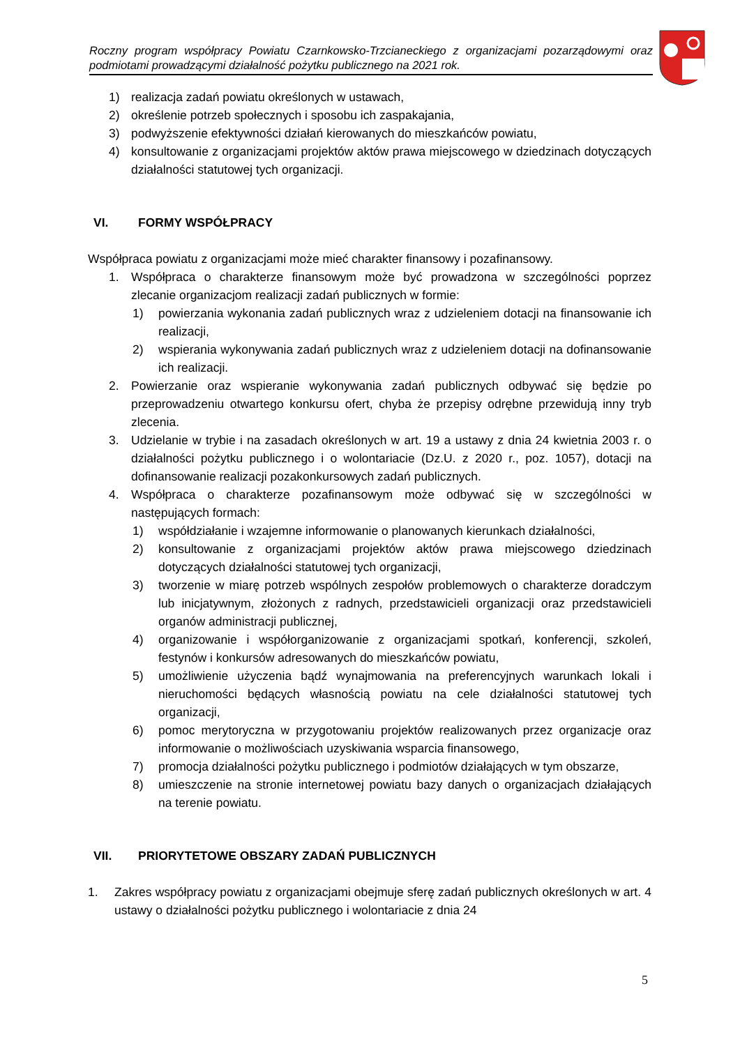Roczny program współpracy Powiatu Czarnkowsko-Trzcianeckiego z organizacjami pozarządowymi oraz podmiotami prowadzącymi działalność pożytku publicznego na 2021 rok.
1) realizacja zadań powiatu określonych w ustawach,
2) określenie potrzeb społecznych i sposobu ich zaspakajania,
3) podwyższenie efektywności działań kierowanych do mieszkańców powiatu,
4) konsultowanie z organizacjami projektów aktów prawa miejscowego w dziedzinach dotyczących działalności statutowej tych organizacji.
VI. FORMY WSPÓŁPRACY
Współpraca powiatu z organizacjami może mieć charakter finansowy i pozafinansowy.
1. Współpraca o charakterze finansowym może być prowadzona w szczególności poprzez zlecanie organizacjom realizacji zadań publicznych w formie:
1) powierzania wykonania zadań publicznych wraz z udzieleniem dotacji na finansowanie ich realizacji,
2) wspierania wykonywania zadań publicznych wraz z udzieleniem dotacji na dofinansowanie ich realizacji.
2. Powierzanie oraz wspieranie wykonywania zadań publicznych odbywać się będzie po przeprowadzeniu otwartego konkursu ofert, chyba że przepisy odrębne przewidują inny tryb zlecenia.
3. Udzielanie w trybie i na zasadach określonych w art. 19 a ustawy z dnia 24 kwietnia 2003 r. o działalności pożytku publicznego i o wolontariacie (Dz.U. z 2020 r., poz. 1057), dotacji na dofinansowanie realizacji pozakonkursowych zadań publicznych.
4. Współpraca o charakterze pozafinansowym może odbywać się w szczególności w następujących formach:
1) współdziałanie i wzajemne informowanie o planowanych kierunkach działalności,
2) konsultowanie z organizacjami projektów aktów prawa miejscowego dziedzinach dotyczących działalności statutowej tych organizacji,
3) tworzenie w miarę potrzeb wspólnych zespołów problemowych o charakterze doradczym lub inicjatywnym, złożonych z radnych, przedstawicieli organizacji oraz przedstawicieli organów administracji publicznej,
4) organizowanie i współorganizowanie z organizacjami spotkań, konferencji, szkoleń, festynów i konkursów adresowanych do mieszkańców powiatu,
5) umożliwienie użyczenia bądź wynajmowania na preferencyjnych warunkach lokali i nieruchomości będących własnością powiatu na cele działalności statutowej tych organizacji,
6) pomoc merytoryczna w przygotowaniu projektów realizowanych przez organizacje oraz informowanie o możliwościach uzyskiwania wsparcia finansowego,
7) promocja działalności pożytku publicznego i podmiotów działających w tym obszarze,
8) umieszczenie na stronie internetowej powiatu bazy danych o organizacjach działających na terenie powiatu.
VII. PRIORYTETOWE OBSZARY ZADAŃ PUBLICZNYCH
1. Zakres współpracy powiatu z organizacjami obejmuje sferę zadań publicznych określonych w art. 4 ustawy o działalności pożytku publicznego i wolontariacie z dnia 24
5